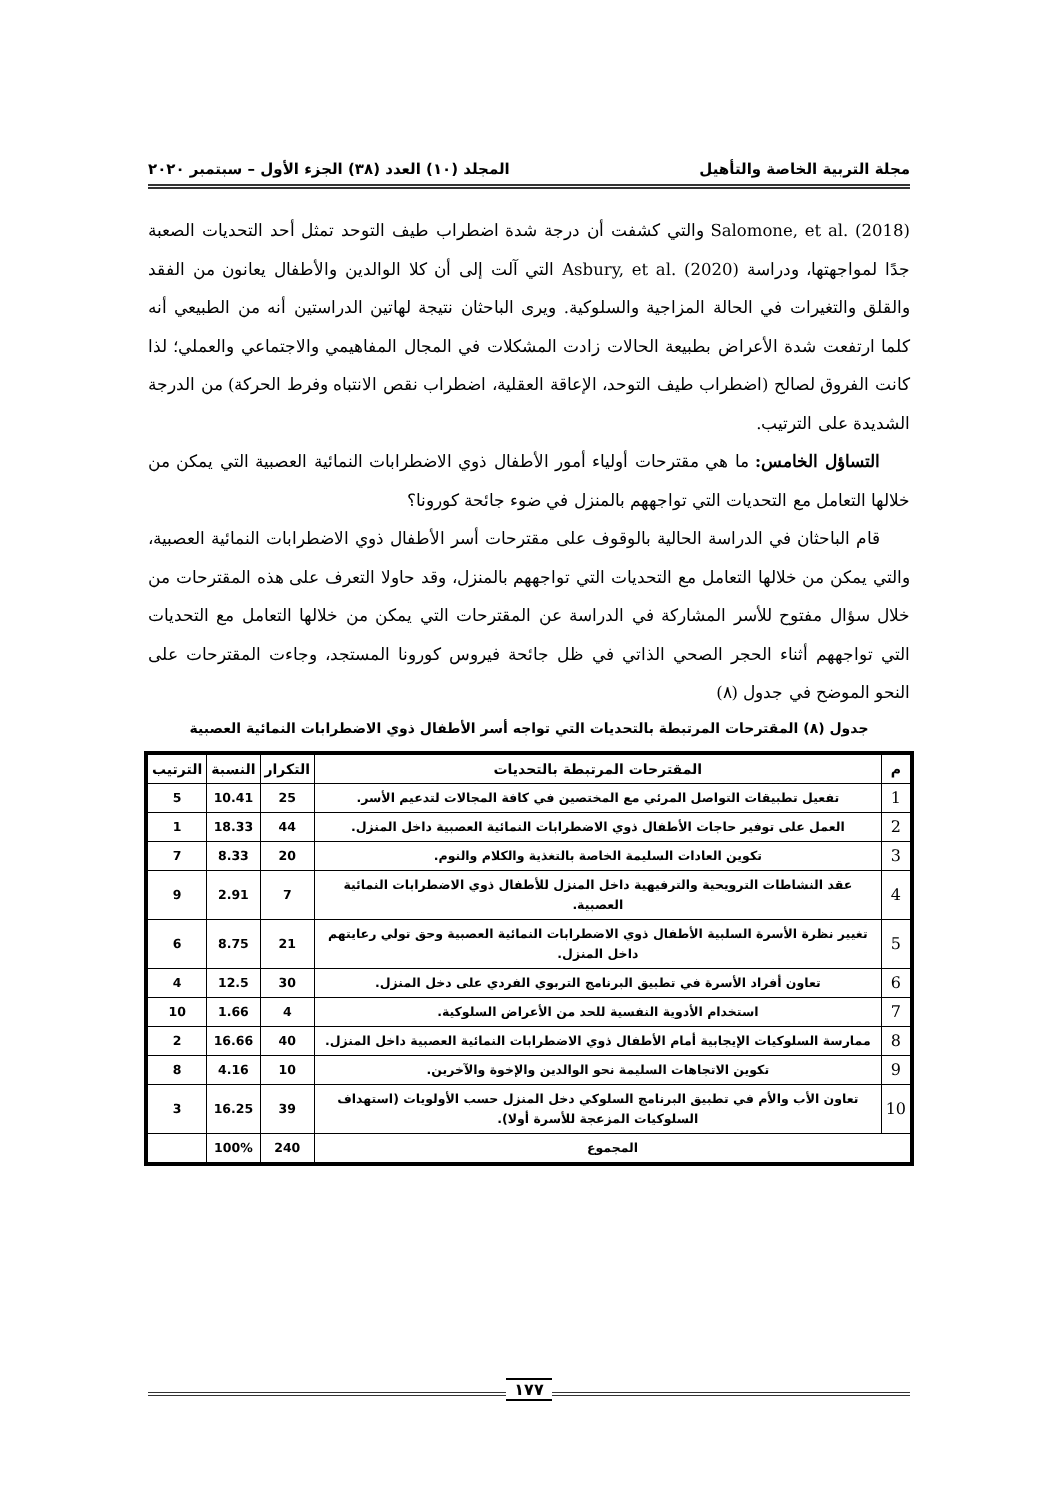مجلة التربية الخاصة والتأهيل المجلد (١٠) العدد (٣٨) الجزء الأول – سبتمبر ٢٠٢٠
Salomone, et al. (2018) والتي كشفت أن درجة شدة اضطراب طيف التوحد تمثل أحد التحديات الصعبة جدًا لمواجهتها، ودراسة Asbury, et al. (2020) التي آلت إلى أن كلا الوالدين والأطفال يعانون من الفقد والقلق والتغيرات في الحالة المزاجية والسلوكية. ويرى الباحثان نتيجة لهاتين الدراستين أنه من الطبيعي أنه كلما ارتفعت شدة الأعراض بطبيعة الحالات زادت المشكلات في المجال المفاهيمي والاجتماعي والعملي؛ لذا كانت الفروق لصالح (اضطراب طيف التوحد، الإعاقة العقلية، اضطراب نقص الانتباه وفرط الحركة) من الدرجة الشديدة على الترتيب.
التساؤل الخامس: ما هي مقترحات أولياء أمور الأطفال ذوي الاضطرابات النمائية العصبية التي يمكن من خلالها التعامل مع التحديات التي تواجههم بالمنزل في ضوء جائحة كورونا؟
قام الباحثان في الدراسة الحالية بالوقوف على مقترحات أسر الأطفال ذوي الاضطرابات النمائية العصبية، والتي يمكن من خلالها التعامل مع التحديات التي تواجههم بالمنزل، وقد حاولا التعرف على هذه المقترحات من خلال سؤال مفتوح للأسر المشاركة في الدراسة عن المقترحات التي يمكن من خلالها التعامل مع التحديات التي تواجههم أثناء الحجر الصحي الذاتي في ظل جائحة فيروس كورونا المستجد، وجاءت المقترحات على النحو الموضح في جدول (٨)
جدول (٨) المقترحات المرتبطة بالتحديات التي تواجه أسر الأطفال ذوي الاضطرابات النمائية العصبية
| م | المقترحات المرتبطة بالتحديات | التكرار | النسبة | الترتيب |
| --- | --- | --- | --- | --- |
| 1 | تفعيل تطبيقات التواصل المرئي مع المختصين في كافة المجالات لتدعيم الأسر. | 25 | 10.41 | 5 |
| 2 | العمل على توفير حاجات الأطفال ذوي الاضطرابات النمائية العصبية داخل المنزل. | 44 | 18.33 | 1 |
| 3 | تكوين العادات السليمة الخاصة بالتغذية والكلام والنوم. | 20 | 8.33 | 7 |
| 4 | عقد النشاطات الترويحية والترفيهية داخل المنزل للأطفال ذوي الاضطرابات النمائية العصبية. | 7 | 2.91 | 9 |
| 5 | تغيير نظرة الأسرة السلبية الأطفال ذوي الاضطرابات النمائية العصبية وحق تولي رعايتهم داخل المنزل. | 21 | 8.75 | 6 |
| 6 | تعاون أفراد الأسرة في تطبيق البرنامج التربوي الفردي على دخل المنزل. | 30 | 12.5 | 4 |
| 7 | استخدام الأدوية النفسية للحد من الأعراض السلوكية. | 4 | 1.66 | 10 |
| 8 | ممارسة السلوكيات الإيجابية أمام الأطفال ذوي الاضطرابات النمائية العصبية داخل المنزل. | 40 | 16.66 | 2 |
| 9 | تكوين الاتجاهات السليمة نحو الوالدين والإخوة والآخرين. | 10 | 4.16 | 8 |
| 10 | تعاون الأب والأم في تطبيق البرنامج السلوكي دخل المنزل حسب الأولويات (استهداف السلوكيات المزعجة للأسرة أولا). | 39 | 16.25 | 3 |
| المجموع | | 240 | 100% | |
١٧٧